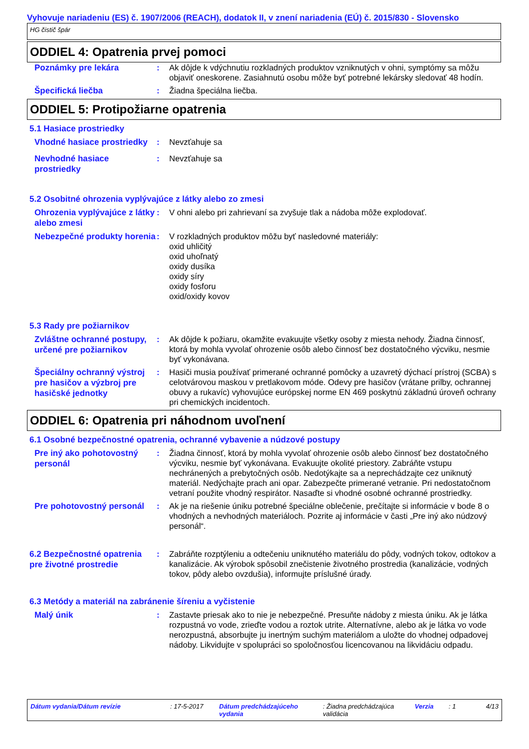Vyhovuje nariadeniu (ES) č. 1907/2006 (REACH), dodatok II, v znení nariadenia (EÚ) č. 2015/830 - Slovensko
HG čistič špár
ODDIEL 4: Opatrenia prvej pomoci
Poznámky pre lekára
: Ak dôjde k vdýchnutiu rozkladných produktov vzniknutých v ohni, symptómy sa môžu objaviť oneskorene. Zasiahnutú osobu môže byť potrebné lekársky sledovať 48 hodín.
Špecifická liečba
: Žiadna špeciálna liečba.
ODDIEL 5: Protipožiarne opatrenia
5.1 Hasiace prostriedky
Vhodné hasiace prostriedky
: Nevzťahuje sa
Nevhodné hasiace prostriedky
: Nevzťahuje sa
5.2 Osobitné ohrozenia vyplývajúce z látky alebo zo zmesi
Ohrozenia vyplývajúce z látky alebo zmesi
: V ohni alebo pri zahrievaní sa zvyšuje tlak a nádoba môže explodovať.
Nebezpečné produkty horenia
: V rozkladných produktov môžu byť nasledovné materiály:
oxid uhličitý
oxid uhoľnatý
oxidy dusíka
oxidy síry
oxidy fosforu
oxid/oxidy kovov
5.3 Rady pre požiarnikov
Zvláštne ochranné postupy, určené pre požiarnikov
: Ak dôjde k požiaru, okamžite evakuujte všetky osoby z miesta nehody. Žiadna činnosť, ktorá by mohla vyvolať ohrozenie osôb alebo činnosť bez dostatočného výcviku, nesmie byť vykonávana.
Špeciálny ochranný výstroj pre hasičov a výzbroj pre hasičské jednotky
: Hasiči musia používať primerané ochranné pomôcky a uzavretý dýchací prístroj (SCBA) s celotvárovou maskou v pretlakovom móde. Odevy pre hasičov (vrátane prilby, ochrannej obuvy a rukavíc) vyhovujúce európskej norme EN 469 poskytnú základnú úroveň ochrany pri chemických incidentoch.
ODDIEL 6: Opatrenia pri náhodnom uvoľnení
6.1 Osobné bezpečnostné opatrenia, ochranné vybavenie a núdzové postupy
Pre iný ako pohotovostný personál
: Žiadna činnosť, ktorá by mohla vyvolať ohrozenie osôb alebo činnosť bez dostatočného výcviku, nesmie byť vykonávana. Evakuujte okolité priestory. Zabráňte vstupu nechránených a prebytočných osôb. Nedotýkajte sa a neprechádzajte cez uniknutý materiál. Nedýchajte prach ani opar. Zabezpečte primerané vetranie. Pri nedostatočnom vetraní použite vhodný respirátor. Nasaďte si vhodné osobné ochranné prostriedky.
Pre pohotovostný personál
: Ak je na riešenie úniku potrebné špeciálne oblečenie, prečítajte si informácie v bode 8 o vhodných a nevhodných materiáloch. Pozrite aj informácie v časti „Pre iný ako núdzový personál“.
6.2 Bezpečnostné opatrenia pre životné prostredie
: Zabráňte rozptýleniu a odtečeniu uniknutého materiálu do pôdy, vodných tokov, odtokov a kanalizácie. Ak výrobok spôsobil znečistenie životného prostredia (kanalizácie, vodných tokov, pôdy alebo ovzdušia), informujte príslušné úrady.
6.3 Metódy a materiál na zabránenie šíreniu a vyčistenie
Malý únik
: Zastavte priesak ako to nie je nebezpečné. Presuňte nádoby z miesta úniku. Ak je látka rozpustná vo vode, zrieďte vodou a roztok utrite. Alternatívne, alebo ak je látka vo vode nerozpustná, absorbujte ju inertným suchým materiálom a uložte do vhodnej odpadovej nádoby. Likvidujte v spolupráci so spoločnosťou licencovanou na likvidáciu odpadu.
Dátum vydania/Dátum revízie : 17-5-2017 Dátum predchádzajúceho vydania
: Žiadna predchádzajúca validácia
Verzia : 1 4/13